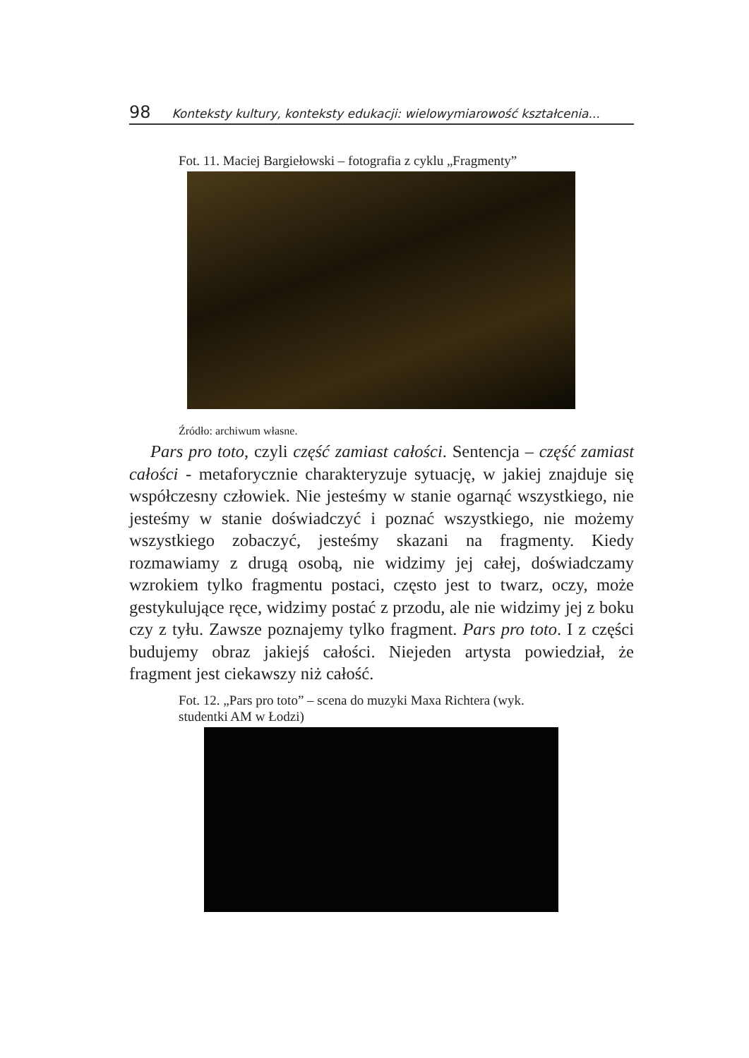98 Konteksty kultury, konteksty edukacji: wielowymiarowość kształcenia...
Fot. 11. Maciej Bargiełowski – fotografia z cyklu „Fragmenty”
Źródło: archiwum własne.
Pars pro toto, czyli część zamiast całości. Sentencja – część zamiast całości - metaforycznie charakteryzuje sytuację, w jakiej znajduje się współczesny człowiek. Nie jesteśmy w stanie ogarnąć wszystkiego, nie jesteśmy w stanie doświadczyć i poznać wszystkiego, nie możemy wszystkiego zobaczyć, jesteśmy skazani na fragmenty. Kiedy rozmawiamy z drugą osobą, nie widzimy jej całej, doświadczamy wzrokiem tylko fragmentu postaci, często jest to twarz, oczy, może gestykulujące ręce, widzimy postać z przodu, ale nie widzimy jej z boku czy z tyłu. Zawsze poznajemy tylko fragment. Pars pro toto. I z części budujemy obraz jakiejś całości. Niejeden artysta powiedział, że fragment jest ciekawszy niż całość.
Fot. 12. „Pars pro toto” – scena do muzyki Maxa Richtera (wyk.
studentki AM w Łodzi)